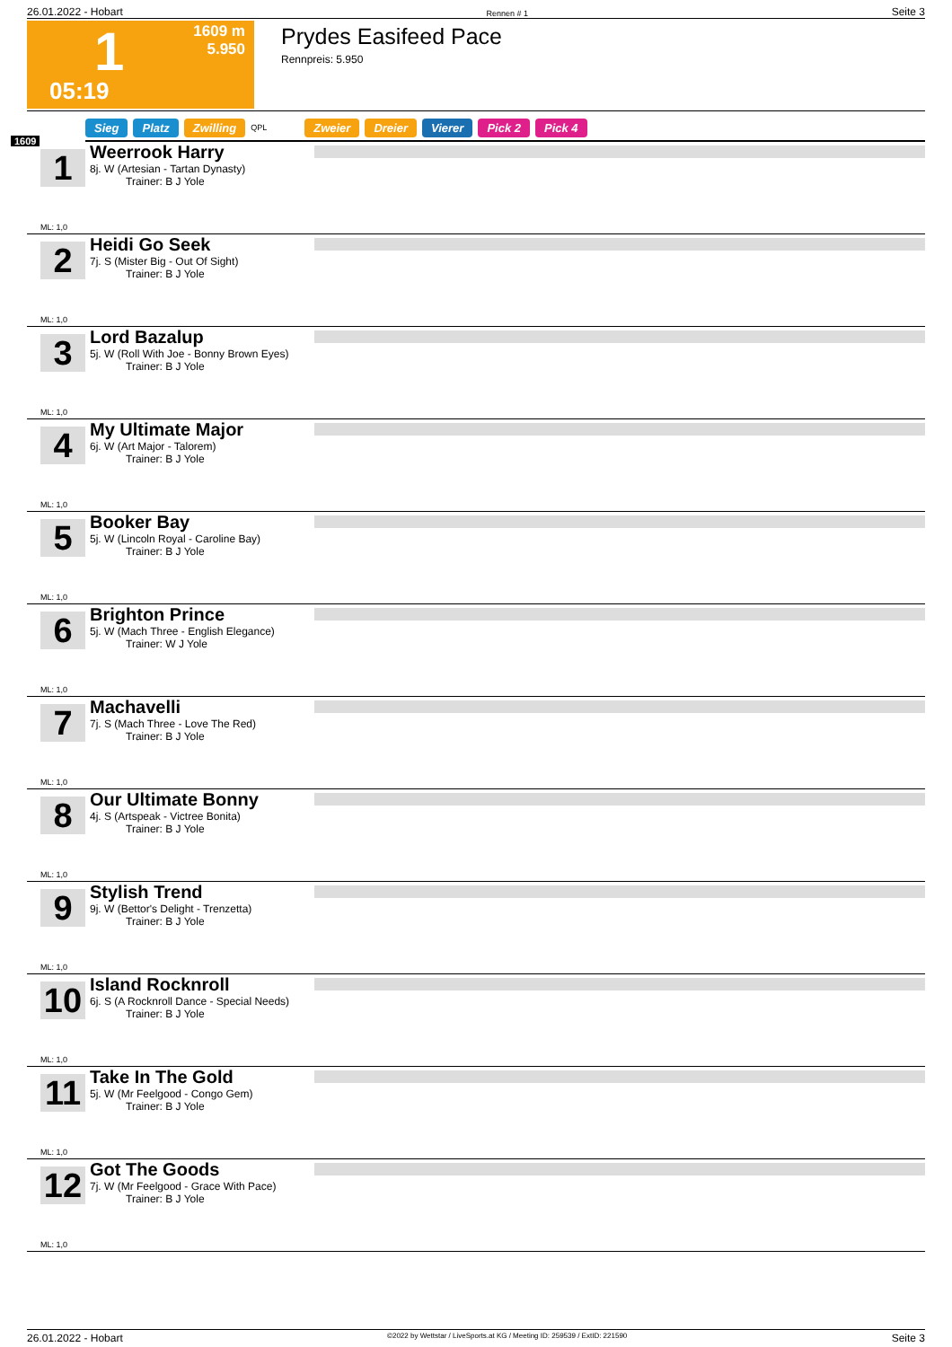26.01.2022 - Hobart Rennen # 1 Seite 3
1 1609 m
5.950
05:19
Prydes Easifeed Pace
Rennpreis: 5.950
Sieg Platz Zwilling QPL Zweier Dreier Vierer Pick 2 Pick 4
1609
1
Weerrook Harry
8j. W (Artesian - Tartan Dynasty)
Trainer: B J Yole
ML: 1,0
2
Heidi Go Seek
7j. S (Mister Big - Out Of Sight)
Trainer: B J Yole
ML: 1,0
3
Lord Bazalup
5j. W (Roll With Joe - Bonny Brown Eyes)
Trainer: B J Yole
ML: 1,0
4
My Ultimate Major
6j. W (Art Major - Talorem)
Trainer: B J Yole
ML: 1,0
5
Booker Bay
5j. W (Lincoln Royal - Caroline Bay)
Trainer: B J Yole
ML: 1,0
6
Brighton Prince
5j. W (Mach Three - English Elegance)
Trainer: W J Yole
ML: 1,0
7
Machavelli
7j. S (Mach Three - Love The Red)
Trainer: B J Yole
ML: 1,0
8
Our Ultimate Bonny
4j. S (Artspeak - Victree Bonita)
Trainer: B J Yole
ML: 1,0
9
Stylish Trend
9j. W (Bettor's Delight - Trenzetta)
Trainer: B J Yole
ML: 1,0
10
Island Rocknroll
6j. S (A Rocknroll Dance - Special Needs)
Trainer: B J Yole
ML: 1,0
11
Take In The Gold
5j. W (Mr Feelgood - Congo Gem)
Trainer: B J Yole
ML: 1,0
12
Got The Goods
7j. W (Mr Feelgood - Grace With Pace)
Trainer: B J Yole
ML: 1,0
26.01.2022 - Hobart ©2022 by Wettstar / LiveSports.at KG / Meeting ID: 259539 / ExtID: 221590 Seite 3